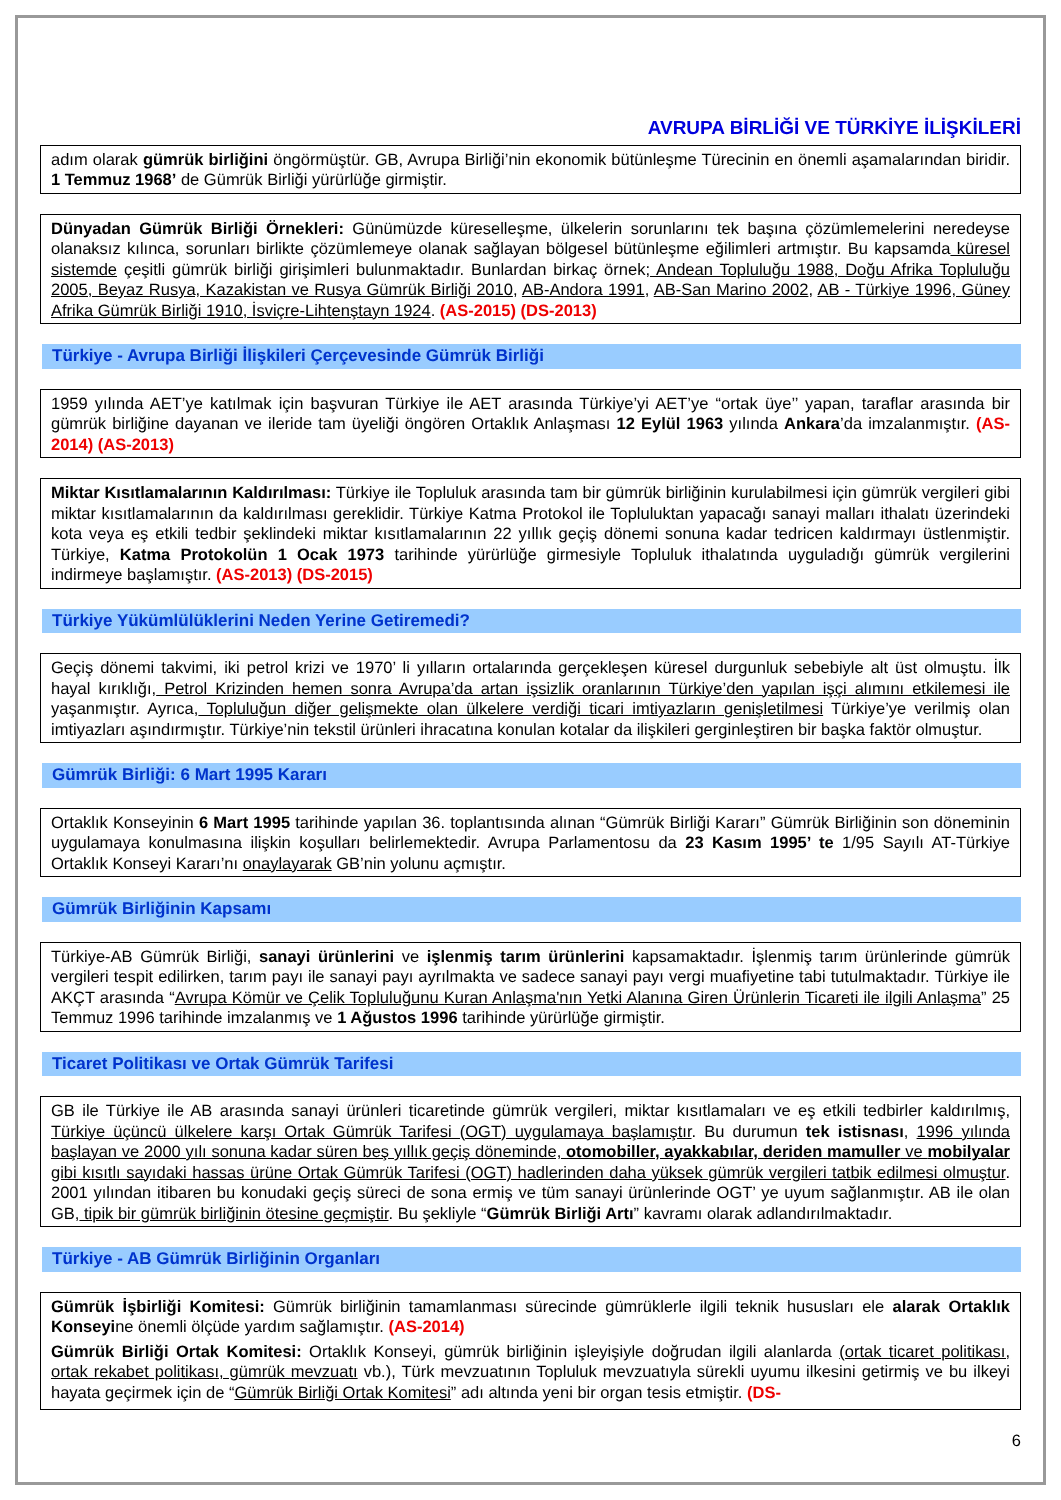AVRUPA BİRLİĞİ VE TÜRKİYE İLİŞKİLERİ
adım olarak gümrük birliğini öngörmüştür. GB, Avrupa Birliği’nin ekonomik bütünleşme Türecinin en önemli aşamalarından biridir. 1 Temmuz 1968’ de Gümrük Birliği yürürlüğe girmiştir.
Dünyadan Gümrük Birliği Örnekleri: Günümüzde küreselleşme, ülkelerin sorunlarını tek başına çözümlemelerini neredeyse olanaksız kılınca, sorunları birlikte çözümlemeye olanak sağlayan bölgesel bütünleşme eğilimleri artmıştır. Bu kapsamda küresel sistemde çeşitli gümrük birliği girişimleri bulunmaktadır. Bunlardan birkaç örnek; Andean Topluluğu 1988, Doğu Afrika Topluluğu 2005, Beyaz Rusya, Kazakistan ve Rusya Gümrük Birliği 2010, AB-Andora 1991, AB-San Marino 2002, AB - Türkiye 1996, Güney Afrika Gümrük Birliği 1910, İsviçre-Lihtenştayn 1924. (AS-2015) (DS-2013)
Türkiye - Avrupa Birliği İlişkileri Çerçevesinde Gümrük Birliği
1959 yılında AET’ye katılmak için başvuran Türkiye ile AET arasında Türkiye’yi AET’ye “ortak üye’’ yapan, taraflar arasında bir gümrük birliğine dayanan ve ileride tam üyeliği öngören Ortaklık Anlaşması 12 Eylül 1963 yılında Ankara’da imzalanmıştır. (AS-2014) (AS-2013)
Miktar Kısıtlamalarının Kaldırılması: Türkiye ile Topluluk arasında tam bir gümrük birliğinin kurulabilmesi için gümrük vergileri gibi miktar kısıtlamalarının da kaldırılması gereklidir. Türkiye Katma Protokol ile Topluluktan yapacağı sanayi malları ithalatı üzerindeki kota veya eş etkili tedbir şeklindeki miktar kısıtlamalarının 22 yıllık geçiş dönemi sonuna kadar tedricen kaldırmayı üstlenmiştir. Türkiye, Katma Protokolün 1 Ocak 1973 tarihinde yürürlüğe girmesiyle Topluluk ithalatında uyguladığı gümrük vergilerini indirmeye başlamıştır. (AS-2013) (DS-2015)
Türkiye Yükümlülüklerini Neden Yerine Getiremedi?
Geçiş dönemi takvimi, iki petrol krizi ve 1970’ li yılların ortalarında gerçekleşen küresel durgunluk sebebiyle alt üst olmuştu. İlk hayal kırıklığı, Petrol Krizinden hemen sonra Avrupa’da artan işsizlik oranlarının Türkiye’den yapılan işçi alımını etkilemesi ile yaşanmıştır. Ayrıca, Topluluğun diğer gelişmekte olan ülkelere verdiği ticari imtiyazların genişletilmesi Türkiye’ye verilmiş olan imtiyazları aşındırmıştır. Türkiye’nin tekstil ürünleri ihracatına konulan kotalar da ilişkileri gerginleştiren bir başka faktör olmuştur.
Gümrük Birliği: 6 Mart 1995 Kararı
Ortaklık Konseyinin 6 Mart 1995 tarihinde yapılan 36. toplantısında alınan “Gümrük Birliği Kararı” Gümrük Birliğinin son döneminin uygulamaya konulmasına ilişkin koşulları belirlemektedir. Avrupa Parlamentosu da 23 Kasım 1995’ te 1/95 Sayılı AT-Türkiye Ortaklık Konseyi Kararı’nı onaylayarak GB’nin yolunu açmıştır.
Gümrük Birliğinin Kapsamı
Türkiye-AB Gümrük Birliği, sanayi ürünlerini ve işlenmiş tarım ürünlerini kapsamaktadır. İşlenmiş tarım ürünlerinde gümrük vergileri tespit edilirken, tarım payı ile sanayi payı ayrılmakta ve sadece sanayi payı vergi muafiyetine tabi tutulmaktadır. Türkiye ile AKÇT arasında “Avrupa Kömür ve Çelik Topluluğunu Kuran Anlaşma'nın Yetki Alanına Giren Ürünlerin Ticareti ile ilgili Anlaşma” 25 Temmuz 1996 tarihinde imzalanmış ve 1 Ağustos 1996 tarihinde yürürlüğe girmiştir.
Ticaret Politikası ve Ortak Gümrük Tarifesi
GB ile Türkiye ile AB arasında sanayi ürünleri ticaretinde gümrük vergileri, miktar kısıtlamaları ve eş etkili tedbirler kaldırılmış, Türkiye üçüncü ülkelere karşı Ortak Gümrük Tarifesi (OGT) uygulamaya başlamıştır. Bu durumun tek istisnası, 1996 yılında başlayan ve 2000 yılı sonuna kadar süren beş yıllık geçiş döneminde, otomobiller, ayakkabılar, deriden mamuller ve mobilyalar gibi kısıtlı sayıdaki hassas ürüne Ortak Gümrük Tarifesi (OGT) hadlerinden daha yüksek gümrük vergileri tatbik edilmesi olmuştur. 2001 yılından itibaren bu konudaki geçiş süreci de sona ermiş ve tüm sanayi ürünlerinde OGT’ ye uyum sağlanmıştır. AB ile olan GB, tipik bir gümrük birliğinin ötesine geçmiştir. Bu şekliyle “Gümrük Birliği Artı” kavramı olarak adlandırılmaktadır.
Türkiye - AB Gümrük Birliğinin Organları
Gümrük İşbirliği Komitesi: Gümrük birliğinin tamamlanması sürecinde gümrüklerle ilgili teknik hususları ele alarak Ortaklık Konseyine önemli ölçüde yardım sağlamıştır. (AS-2014)
Gümrük Birliği Ortak Komitesi: Ortaklık Konseyi, gümrük birliğinin işleyişiyle doğrudan ilgili alanlarda (ortak ticaret politikası, ortak rekabet politikası, gümrük mevzuatı vb.), Türk mevzuatının Topluluk mevzuatıyla sürekli uyumu ilkesini getirmiş ve bu ilkeyi hayata geçirmek için de “Gümrük Birliği Ortak Komitesi” adı altında yeni bir organ tesis etmiştir. (DS-
6